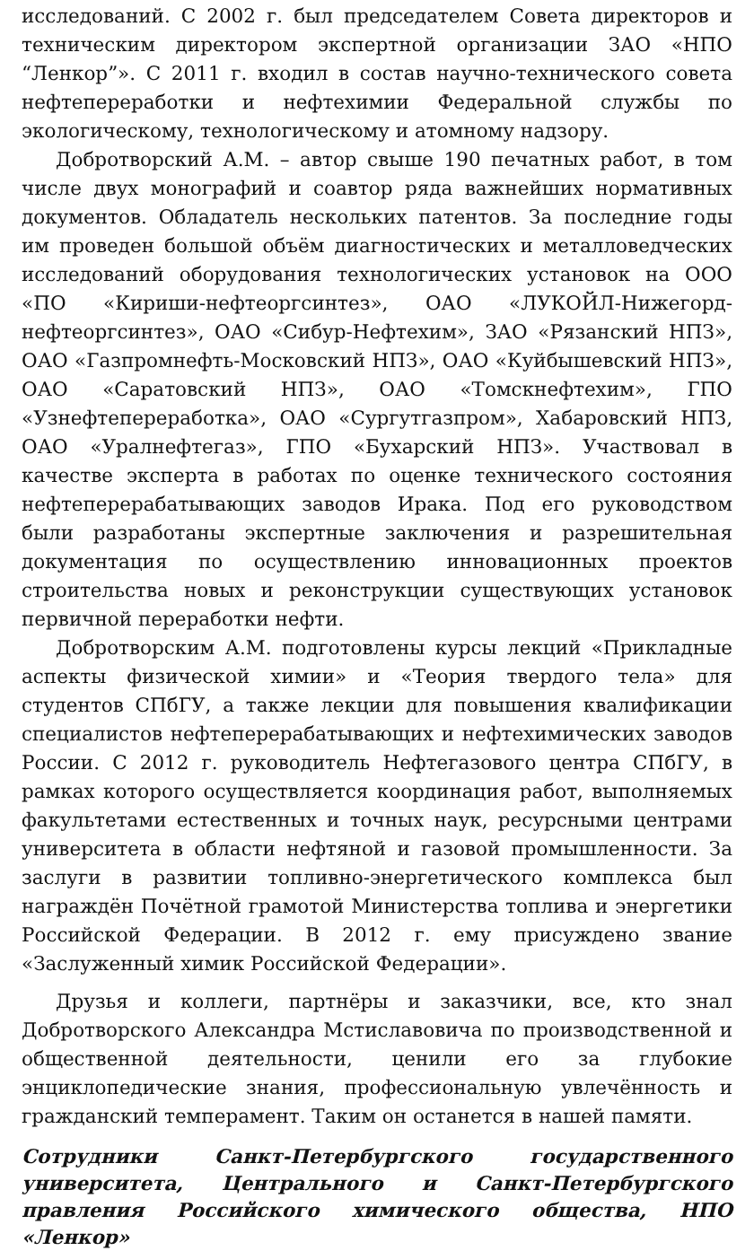исследований. С 2002 г. был председателем Совета директоров и техническим директором экспертной организации ЗАО «НПО “Ленкор”». С 2011 г. входил в состав научно-технического совета нефтепереработки и нефтехимии Федеральной службы по экологическому, технологическому и атомному надзору.
Добротворский А.М. – автор свыше 190 печатных работ, в том числе двух монографий и соавтор ряда важнейших нормативных документов. Обладатель нескольких патентов. За последние годы им проведен большой объём диагностических и металловедческих исследований оборудования технологических установок на ООО «ПО «Кириши-нефтеоргсинтез», ОАО «ЛУКОЙЛ-Нижегорд-нефтеоргсинтез», ОАО «Сибур-Нефтехим», ЗАО «Рязанский НПЗ», ОАО «Газпромнефть-Московский НПЗ», ОАО «Куйбышевский НПЗ», ОАО «Саратовский НПЗ», ОАО «Томскнефтехим», ГПО «Узнефтепереработка», ОАО «Сургутгазпром», Хабаровский НПЗ, ОАО «Уралнефтегаз», ГПО «Бухарский НПЗ». Участвовал в качестве эксперта в работах по оценке технического состояния нефтеперерабатывающих заводов Ирака. Под его руководством были разработаны экспертные заключения и разрешительная документация по осуществлению инновационных проектов строительства новых и реконструкции существующих установок первичной переработки нефти.
Добротворским А.М. подготовлены курсы лекций «Прикладные аспекты физической химии» и «Теория твердого тела» для студентов СПбГУ, а также лекции для повышения квалификации специалистов нефтеперерабатывающих и нефтехимических заводов России. С 2012 г. руководитель Нефтегазового центра СПбГУ, в рамках которого осуществляется координация работ, выполняемых факультетами естественных и точных наук, ресурсными центрами университета в области нефтяной и газовой промышленности. За заслуги в развитии топливно-энергетического комплекса был награждён Почётной грамотой Министерства топлива и энергетики Российской Федерации. В 2012 г. ему присуждено звание «Заслуженный химик Российской Федерации».
Друзья и коллеги, партнёры и заказчики, все, кто знал Добротворского Александра Мстиславовича по производственной и общественной деятельности, ценили его за глубокие энциклопедические знания, профессиональную увлечённость и гражданский темперамент. Таким он останется в нашей памяти.
Сотрудники Санкт-Петербургского государственного университета, Центрального и Санкт-Петербургского правления Российского химического общества, НПО «Ленкор»